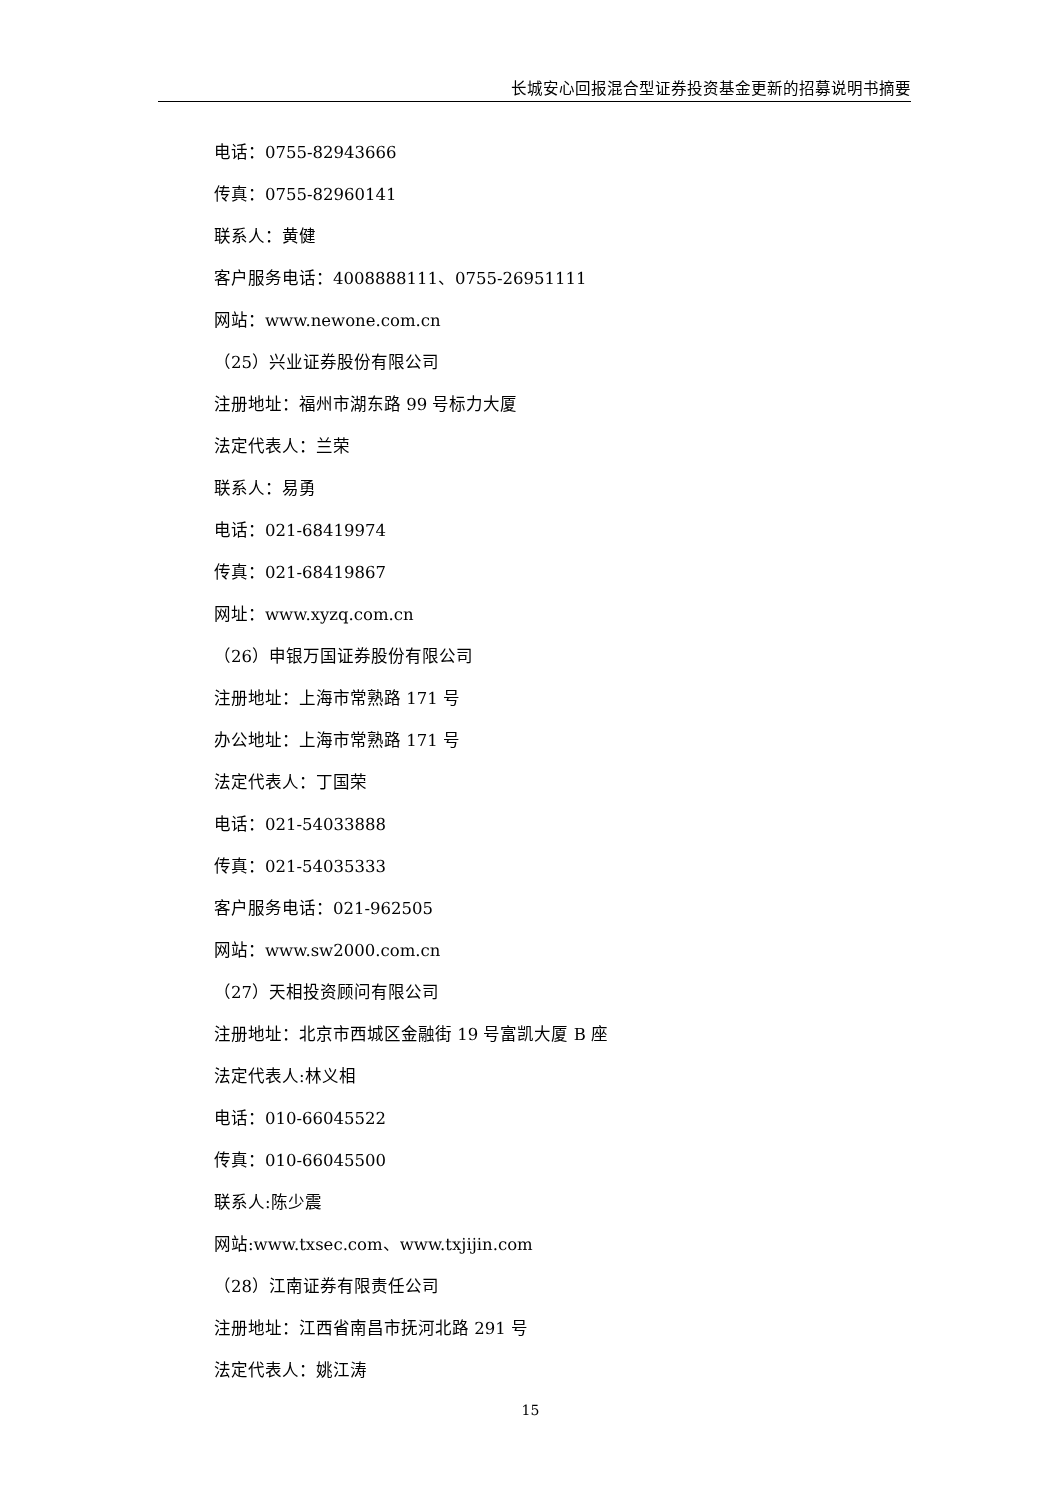长城安心回报混合型证券投资基金更新的招募说明书摘要
电话：0755-82943666
传真：0755-82960141
联系人：黄健
客户服务电话：4008888111、0755-26951111
网站：www.newone.com.cn
（25）兴业证券股份有限公司
注册地址：福州市湖东路 99 号标力大厦
法定代表人：兰荣
联系人：易勇
电话：021-68419974
传真：021-68419867
网址：www.xyzq.com.cn
（26）申银万国证券股份有限公司
注册地址：上海市常熟路 171 号
办公地址：上海市常熟路 171 号
法定代表人：丁国荣
电话：021-54033888
传真：021-54035333
客户服务电话：021-962505
网站：www.sw2000.com.cn
（27）天相投资顾问有限公司
注册地址：北京市西城区金融街 19 号富凯大厦 B 座
法定代表人:林义相
电话：010-66045522
传真：010-66045500
联系人:陈少震
网站:www.txsec.com、www.txjijin.com
（28）江南证券有限责任公司
注册地址：江西省南昌市抚河北路 291 号
法定代表人：姚江涛
15